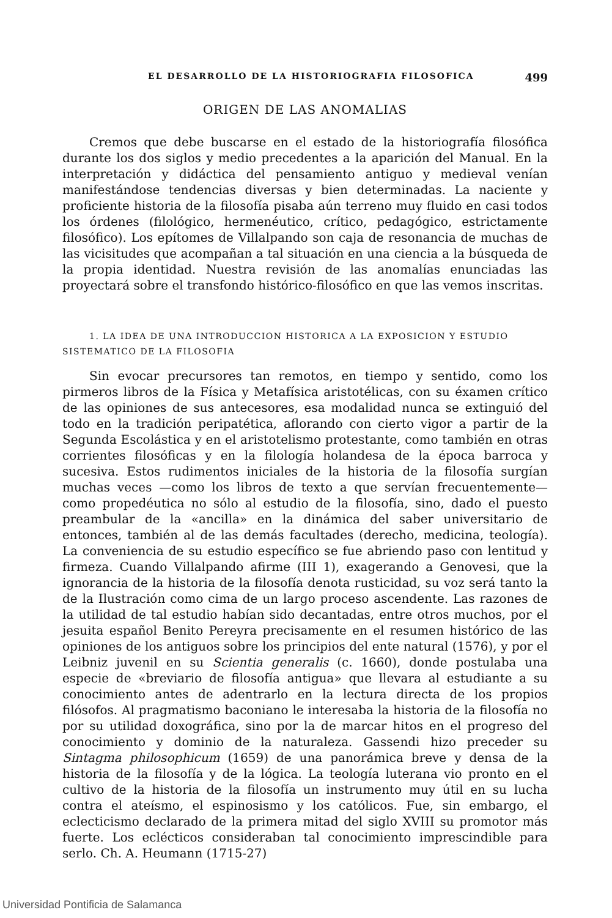EL DESARROLLO DE LA HISTORIOGRAFIA FILOSOFICA 499
ORIGEN DE LAS ANOMALIAS
Cremos que debe buscarse en el estado de la historiografía filosófica durante los dos siglos y medio precedentes a la aparición del Manual. En la interpretación y didáctica del pensamiento antiguo y medieval venían manifestándose tendencias diversas y bien determinadas. La naciente y proficiente historia de la filosofía pisaba aún terreno muy fluido en casi todos los órdenes (filológico, hermenéutico, crítico, pedagógico, estrictamente filosófico). Los epítomes de Villalpando son caja de resonancia de muchas de las vicisitudes que acompañan a tal situación en una ciencia a la búsqueda de la propia identidad. Nuestra revisión de las anomalías enunciadas las proyectará sobre el transfondo histórico-filosófico en que las vemos inscritas.
1. LA IDEA DE UNA INTRODUCCION HISTORICA A LA EXPOSICION Y ESTUDIO SISTEMATICO DE LA FILOSOFIA
Sin evocar precursores tan remotos, en tiempo y sentido, como los pirmeros libros de la Física y Metafísica aristotélicas, con su éxamen crítico de las opiniones de sus antecesores, esa modalidad nunca se extinguió del todo en la tradición peripatética, aflorando con cierto vigor a partir de la Segunda Escolástica y en el aristotelismo protestante, como también en otras corrientes filosóficas y en la filología holandesa de la época barroca y sucesiva. Estos rudimentos iniciales de la historia de la filosofía surgían muchas veces —como los libros de texto a que servían frecuentemente— como propedéutica no sólo al estudio de la filosofía, sino, dado el puesto preambular de la «ancilla» en la dinámica del saber universitario de entonces, también al de las demás facultades (derecho, medicina, teología). La conveniencia de su estudio específico se fue abriendo paso con lentitud y firmeza. Cuando Villalpando afirme (III 1), exagerando a Genovesi, que la ignorancia de la historia de la filosofía denota rusticidad, su voz será tanto la de la Ilustración como cima de un largo proceso ascendente. Las razones de la utilidad de tal estudio habían sido decantadas, entre otros muchos, por el jesuita español Benito Pereyra precisamente en el resumen histórico de las opiniones de los antiguos sobre los principios del ente natural (1576), y por el Leibniz juvenil en su Scientia generalis (c. 1660), donde postulaba una especie de «breviario de filosofía antigua» que llevara al estudiante a su conocimiento antes de adentrarlo en la lectura directa de los propios filósofos. Al pragmatismo baconiano le interesaba la historia de la filosofía no por su utilidad doxográfica, sino por la de marcar hitos en el progreso del conocimiento y dominio de la naturaleza. Gassendi hizo preceder su Sintagma philosophicum (1659) de una panorámica breve y densa de la historia de la filosofía y de la lógica. La teología luterana vio pronto en el cultivo de la historia de la filosofía un instrumento muy útil en su lucha contra el ateísmo, el espinosismo y los católicos. Fue, sin embargo, el eclecticismo declarado de la primera mitad del siglo XVIII su promotor más fuerte. Los eclécticos consideraban tal conocimiento imprescindible para serlo. Ch. A. Heumann (1715-27)
Universidad Pontificia de Salamanca